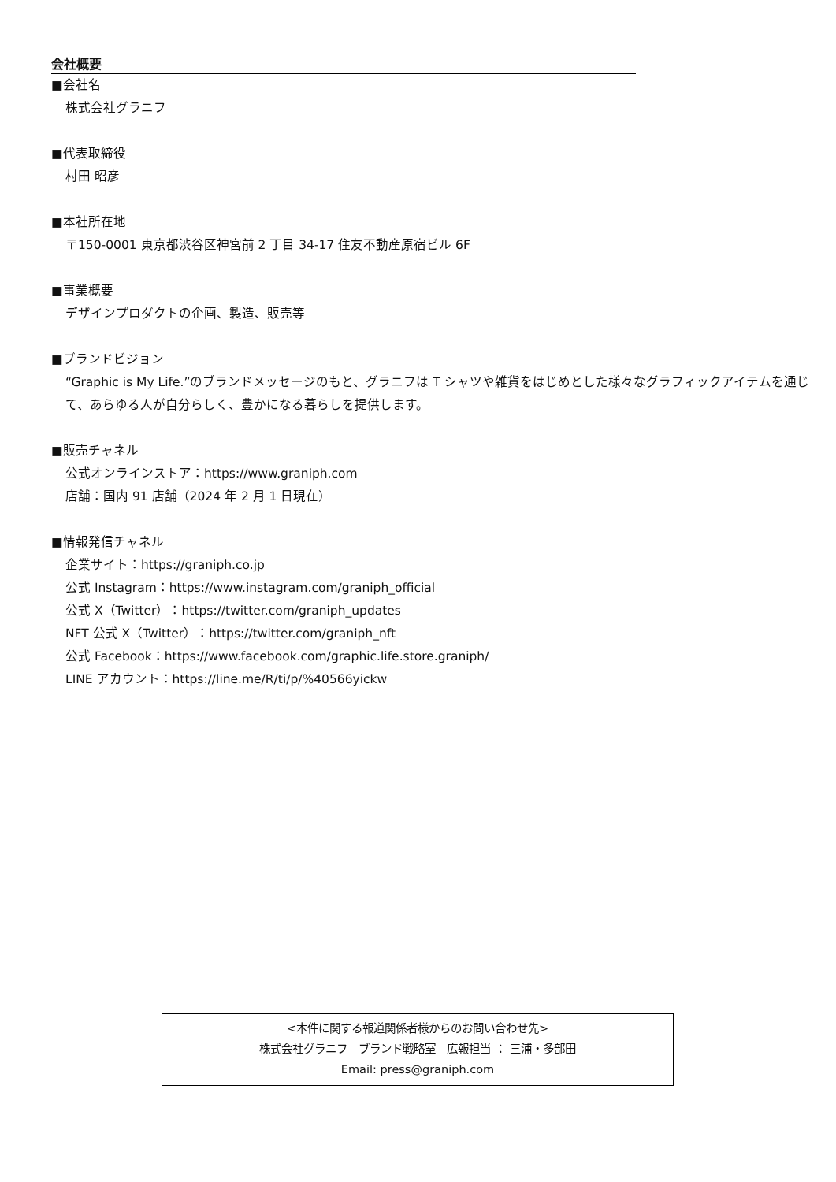会社概要
■会社名
株式会社グラニフ
■代表取締役
村田 昭彦
■本社所在地
〒150-0001 東京都渋谷区神宮前 2 丁目 34-17 住友不動産原宿ビル 6F
■事業概要
デザインプロダクトの企画、製造、販売等
■ブランドビジョン
“Graphic is My Life.”のブランドメッセージのもと、グラニフは T シャツや雑貨をはじめとした様々なグラフィックアイテムを通じて、あらゆる人が自分らしく、豊かになる暮らしを提供します。
■販売チャネル
公式オンラインストア：https://www.graniph.com
店舗：国内 91 店舗（2024 年 2 月 1 日現在）
■情報発信チャネル
企業サイト：https://graniph.co.jp
公式 Instagram：https://www.instagram.com/graniph_official
公式 X（Twitter）：https://twitter.com/graniph_updates
NFT 公式 X（Twitter）：https://twitter.com/graniph_nft
公式 Facebook：https://www.facebook.com/graphic.life.store.graniph/
LINE アカウント：https://line.me/R/ti/p/%40566yickw
<本件に関する報道関係者様からのお問い合わせ先>
株式会社グラニフ　ブランド戦略室　広報担当 ： 三浦・多部田
Email: press@graniph.com